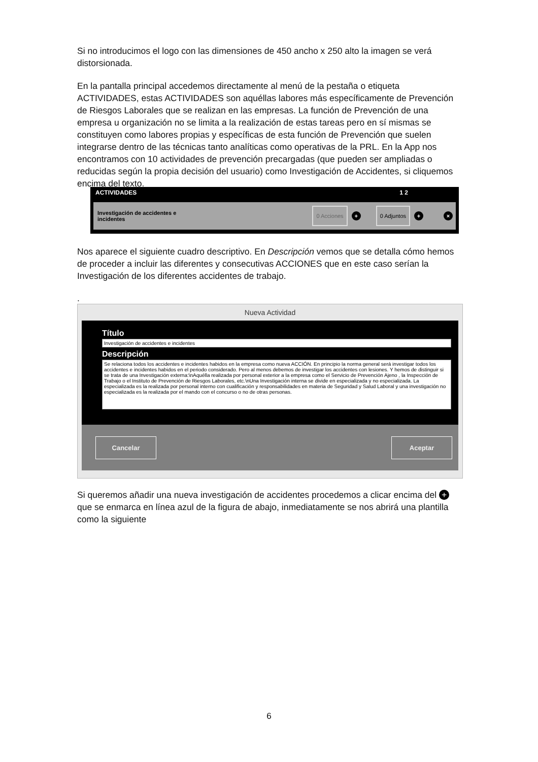Si no introducimos el logo con las dimensiones de 450 ancho x 250 alto la imagen se verá distorsionada.
En la pantalla principal accedemos directamente al menú de la pestaña o etiqueta ACTIVIDADES, estas ACTIVIDADES son aquéllas labores más específicamente de Prevención de Riesgos Laborales que se realizan en las empresas. La función de Prevención de una empresa u organización no se limita a la realización de estas tareas pero en sí mismas se constituyen como labores propias y específicas de esta función de Prevención que suelen integrarse dentro de las técnicas tanto analíticas como operativas de la PRL. En la App nos encontramos con 10 actividades de prevención precargadas (que pueden ser ampliadas o reducidas según la propia decisión del usuario) como Investigación de Accidentes, si cliquemos encima del texto.
ACTIVIDADES 1 2
Investigación de accidentes e
incidentes
0 Acciones
+
0 Adjuntos
+ ×
Nos aparece el siguiente cuadro descriptivo. En Descripción vemos que se detalla cómo hemos de proceder a incluir las diferentes y consecutivas ACCIONES que en este caso serían la Investigación de los diferentes accidentes de trabajo.
.
Nueva Actividad
Título
Investigación de accidentes e incidentes
Descripción
Se relaciona todos los accidentes e incidentes habidos en la empresa como nueva ACCIÓN. En principio la norma general será investigar todos los accidentes e incidentes habidos en el periodo considerado. Pero al menos debemos de investigar los accidentes con lesiones. Y hemos de distinguir si se trata de una Investigación externa:\nAquélla realizada por personal exterior a la empresa como el Servicio de Prevención Ajeno , la Inspección de Trabajo o el Instituto de Prevención de Riesgos Laborales, etc.\nUna Investigación interna se divide en especializada y no especializada. La especializada es la realizada por personal interno con cualificación y responsabilidades en materia de Seguridad y Salud Laboral y una investigación no especializada es la realizada por el mando con el concurso o no de otras personas.
Cancelar Aceptar
Si queremos añadir una nueva investigación de accidentes procedemos a clicar encima del + que se enmarca en línea azul de la figura de abajo, inmediatamente se nos abrirá una plantilla como la siguiente
6